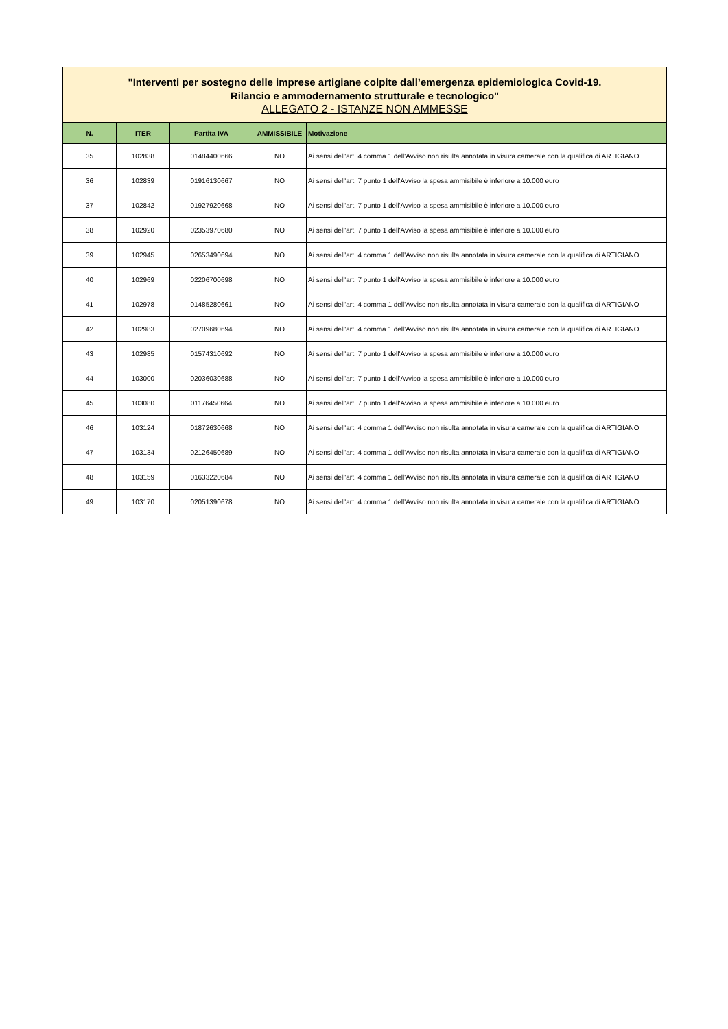"Interventi per sostegno delle imprese artigiane colpite dall’emergenza epidemiologica Covid-19.
Rilancio e ammodernamento strutturale e tecnologico"
ALLEGATO 2 - ISTANZE NON AMMESSE
| N. | ITER | Partita IVA | AMMISSIBILE | Motivazione |
| --- | --- | --- | --- | --- |
| 35 | 102838 | 01484400666 | NO | Ai sensi dell'art. 4 comma 1 dell'Avviso non risulta annotata in visura camerale con la qualifica di ARTIGIANO |
| 36 | 102839 | 01916130667 | NO | Ai sensi dell'art. 7 punto 1 dell'Avviso la spesa ammisibile è inferiore a 10.000 euro |
| 37 | 102842 | 01927920668 | NO | Ai sensi dell'art. 7 punto 1 dell'Avviso la spesa ammisibile è inferiore a 10.000 euro |
| 38 | 102920 | 02353970680 | NO | Ai sensi dell'art. 7 punto 1 dell'Avviso la spesa ammisibile è inferiore a 10.000 euro |
| 39 | 102945 | 02653490694 | NO | Ai sensi dell'art. 4 comma 1 dell'Avviso non risulta annotata in visura camerale con la qualifica di ARTIGIANO |
| 40 | 102969 | 02206700698 | NO | Ai sensi dell'art. 7 punto 1 dell'Avviso la spesa ammisibile è inferiore a 10.000 euro |
| 41 | 102978 | 01485280661 | NO | Ai sensi dell'art. 4 comma 1 dell'Avviso non risulta annotata in visura camerale con la qualifica di ARTIGIANO |
| 42 | 102983 | 02709680694 | NO | Ai sensi dell'art. 4 comma 1 dell'Avviso non risulta annotata in visura camerale con la qualifica di ARTIGIANO |
| 43 | 102985 | 01574310692 | NO | Ai sensi dell'art. 7 punto 1 dell'Avviso la spesa ammisibile è inferiore a 10.000 euro |
| 44 | 103000 | 02036030688 | NO | Ai sensi dell'art. 7 punto 1 dell'Avviso la spesa ammisibile è inferiore a 10.000 euro |
| 45 | 103080 | 01176450664 | NO | Ai sensi dell'art. 7 punto 1 dell'Avviso la spesa ammisibile è inferiore a 10.000 euro |
| 46 | 103124 | 01872630668 | NO | Ai sensi dell'art. 4 comma 1 dell'Avviso non risulta annotata in visura camerale con la qualifica di ARTIGIANO |
| 47 | 103134 | 02126450689 | NO | Ai sensi dell'art. 4 comma 1 dell'Avviso non risulta annotata in visura camerale con la qualifica di ARTIGIANO |
| 48 | 103159 | 01633220684 | NO | Ai sensi dell'art. 4 comma 1 dell'Avviso non risulta annotata in visura camerale con la qualifica di ARTIGIANO |
| 49 | 103170 | 02051390678 | NO | Ai sensi dell'art. 4 comma 1 dell'Avviso non risulta annotata in visura camerale con la qualifica di ARTIGIANO |